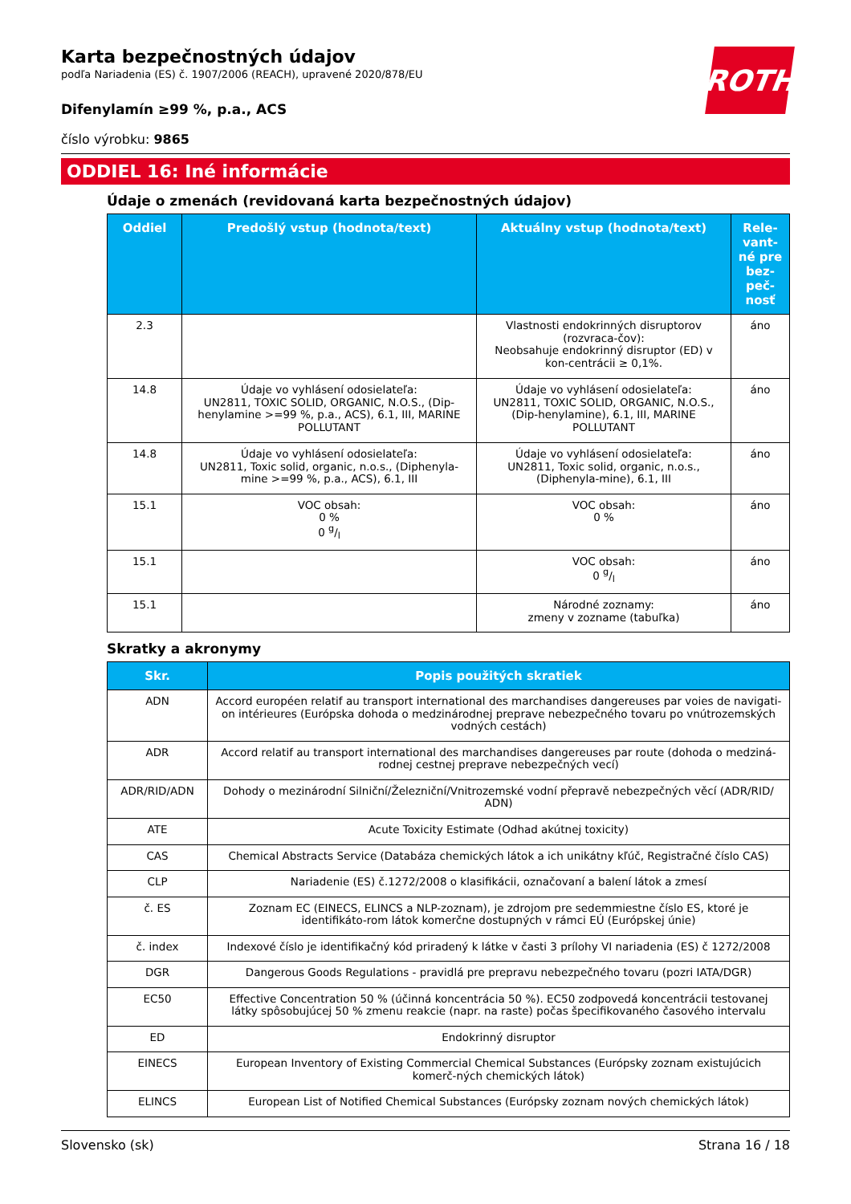ROTH
Karta bezpečnostných údajov
podľa Nariadenia (ES) č. 1907/2006 (REACH), upravené 2020/878/EU
Difenylamín ≥99 %, p.a., ACS
číslo výrobku: 9865
ODDIEL 16: Iné informácie
Údaje o zmenách (revidovaná karta bezpečnostných údajov)
| Oddiel | Predošlý vstup (hodnota/text) | Aktuálny vstup (hodnota/text) | Rele-vant-né pre bez-peč-nosť |
| --- | --- | --- | --- |
| 2.3 | | Vlastnosti endokrinných disruptorov (rozvraca-čov): Neobsahuje endokrinný disruptor (ED) v kon-centrácii ≥ 0,1%. | áno |
| 14.8 | Údaje vo vyhlásení odosielateľa: UN2811, TOXIC SOLID, ORGANIC, N.O.S., (Dip-henylamine >=99 %, p.a., ACS), 6.1, III, MARINE POLLUTANT | Údaje vo vyhlásení odosielateľa: UN2811, TOXIC SOLID, ORGANIC, N.O.S., (Dip-henylamine), 6.1, III, MARINE POLLUTANT | áno |
| 14.8 | Údaje vo vyhlásení odosielateľa: UN2811, Toxic solid, organic, n.o.s., (Diphenyla-mine >=99 %, p.a., ACS), 6.1, III | Údaje vo vyhlásení odosielateľa: UN2811, Toxic solid, organic, n.o.s., (Diphenyla-mine), 6.1, III | áno |
| 15.1 | VOC obsah: 0 % 0 g/l | VOC obsah: 0 % | áno |
| 15.1 | | VOC obsah: 0 g/l | áno |
| 15.1 | | Národné zoznamy: zmeny v zozname (tabuľka) | áno |
Skratky a akronymy
| Skr. | Popis použitých skratiek |
| --- | --- |
| ADN | Accord européen relatif au transport international des marchandises dangereuses par voies de navigati-on intérieures (Európska dohoda o medzinárodnej preprave nebezpečného tovaru po vnútrozemských vodných cestách) |
| ADR | Accord relatif au transport international des marchandises dangereuses par route (dohoda o medziná-rodnej cestnej preprave nebezpečných vecí) |
| ADR/RID/ADN | Dohody o mezinárodní Silniční/Železniční/Vnitrozemské vodní přepravě nebezpečných věcí (ADR/RID/ ADN) |
| ATE | Acute Toxicity Estimate (Odhad akútnej toxicity) |
| CAS | Chemical Abstracts Service (Databáza chemických látok a ich unikátny kľúč, Registračné číslo CAS) |
| CLP | Nariadenie (ES) č.1272/2008 o klasifikácii, označovaní a balení látok a zmesí |
| č. ES | Zoznam EC (EINECS, ELINCS a NLP-zoznam), je zdrojom pre sedemmiestne číslo ES, ktoré je identifikáto-rom látok komerčne dostupných v rámci EÚ (Európskej únie) |
| č. index | Indexové číslo je identifikačný kód priradený k látke v časti 3 prílohy VI nariadenia (ES) č 1272/2008 |
| DGR | Dangerous Goods Regulations - pravidlá pre prepravu nebezpečného tovaru (pozri IATA/DGR) |
| EC50 | Effective Concentration 50 % (účinná koncentrácia 50 %). EC50 zodpovedá koncentrácii testovanej látky spôsobujúcej 50 % zmenu reakcie (napr. na raste) počas špecifikovaného časového intervalu |
| ED | Endokrinný disruptor |
| EINECS | European Inventory of Existing Commercial Chemical Substances (Európsky zoznam existujúcich komerč-ných chemických látok) |
| ELINCS | European List of Notified Chemical Substances (Európsky zoznam nových chemických látok) |
Slovensko (sk) Strana 16 / 18